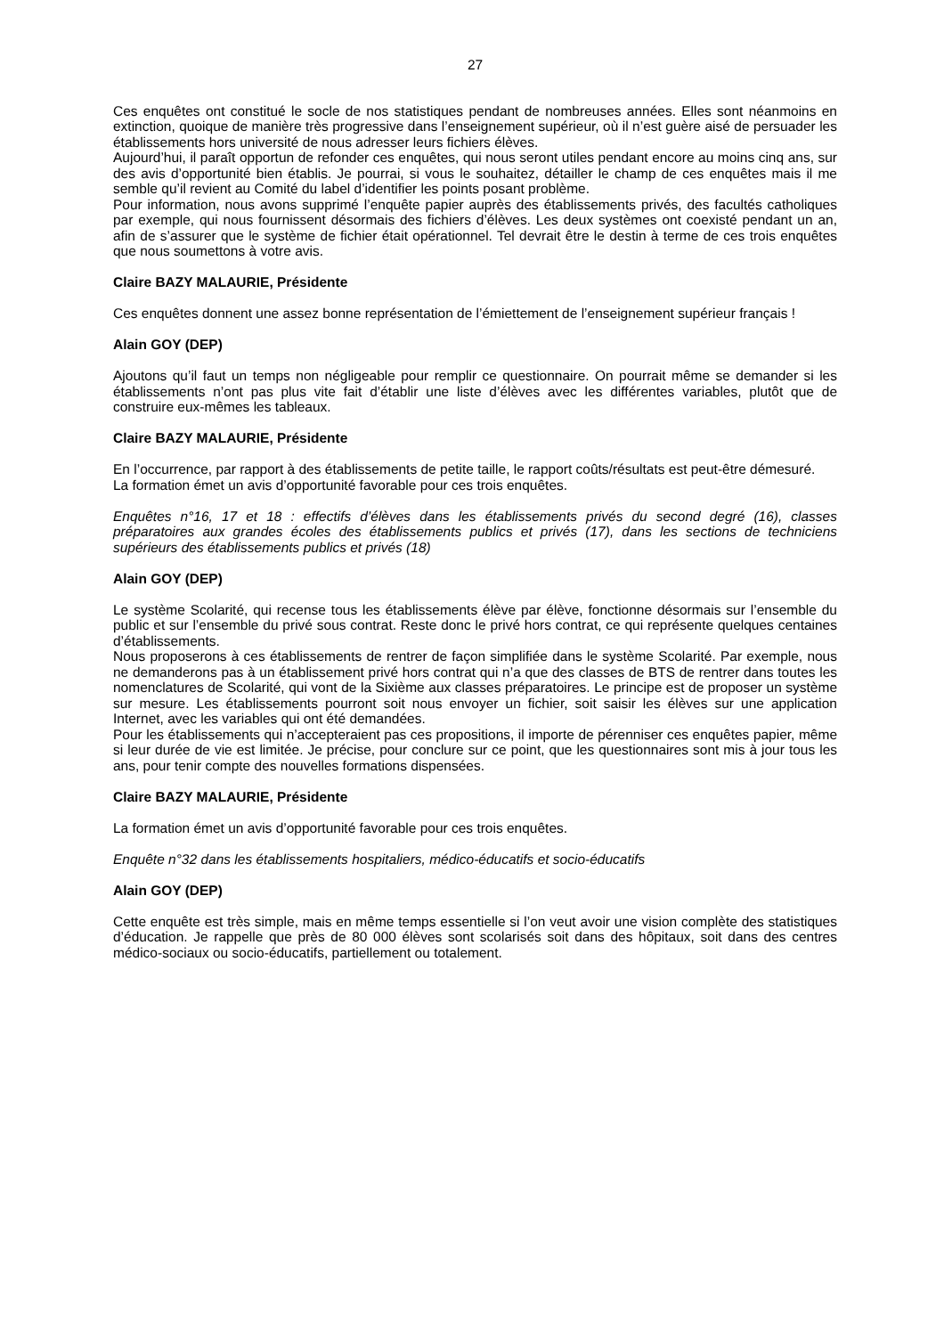27
Ces enquêtes ont constitué le socle de nos statistiques pendant de nombreuses années. Elles sont néanmoins en extinction, quoique de manière très progressive dans l’enseignement supérieur, où il n’est guère aisé de persuader les établissements hors université de nous adresser leurs fichiers élèves.
Aujourd’hui, il paraît opportun de refonder ces enquêtes, qui nous seront utiles pendant encore au moins cinq ans, sur des avis d’opportunité bien établis. Je pourrai, si vous le souhaitez, détailler le champ de ces enquêtes mais il me semble qu’il revient au Comité du label d’identifier les points posant problème.
Pour information, nous avons supprimé l’enquête papier auprès des établissements privés, des facultés catholiques par exemple, qui nous fournissent désormais des fichiers d’élèves. Les deux systèmes ont coexisté pendant un an, afin de s’assurer que le système de fichier était opérationnel. Tel devrait être le destin à terme de ces trois enquêtes que nous soumettons à votre avis.
Claire BAZY MALAURIE, Présidente
Ces enquêtes donnent une assez bonne représentation de l’émiettement de l’enseignement supérieur français !
Alain GOY (DEP)
Ajoutons qu’il faut un temps non négligeable pour remplir ce questionnaire. On pourrait même se demander si les établissements n’ont pas plus vite fait d’établir une liste d’élèves avec les différentes variables, plutôt que de construire eux-mêmes les tableaux.
Claire BAZY MALAURIE, Présidente
En l’occurrence, par rapport à des établissements de petite taille, le rapport coûts/résultats est peut-être démesuré.
La formation émet un avis d’opportunité favorable pour ces trois enquêtes.
Enquêtes n°16, 17 et 18 : effectifs d’élèves dans les établissements privés du second degré (16), classes préparatoires aux grandes écoles des établissements publics et privés (17), dans les sections de techniciens supérieurs des établissements publics et privés (18)
Alain GOY (DEP)
Le système Scolarité, qui recense tous les établissements élève par élève, fonctionne désormais sur l’ensemble du public et sur l’ensemble du privé sous contrat. Reste donc le privé hors contrat, ce qui représente quelques centaines d’établissements.
Nous proposerons à ces établissements de rentrer de façon simplifiée dans le système Scolarité. Par exemple, nous ne demanderons pas à un établissement privé hors contrat qui n’a que des classes de BTS de rentrer dans toutes les nomenclatures de Scolarité, qui vont de la Sixième aux classes préparatoires. Le principe est de proposer un système sur mesure. Les établissements pourront soit nous envoyer un fichier, soit saisir les élèves sur une application Internet, avec les variables qui ont été demandées.
Pour les établissements qui n’accepteraient pas ces propositions, il importe de pérenniser ces enquêtes papier, même si leur durée de vie est limitée. Je précise, pour conclure sur ce point, que les questionnaires sont mis à jour tous les ans, pour tenir compte des nouvelles formations dispensées.
Claire BAZY MALAURIE, Présidente
La formation émet un avis d’opportunité favorable pour ces trois enquêtes.
Enquête n°32 dans les établissements hospitaliers, médico-éducatifs et socio-éducatifs
Alain GOY (DEP)
Cette enquête est très simple, mais en même temps essentielle si l’on veut avoir une vision complète des statistiques d’éducation. Je rappelle que près de 80 000 élèves sont scolarisés soit dans des hôpitaux, soit dans des centres médico-sociaux ou socio-éducatifs, partiellement ou totalement.